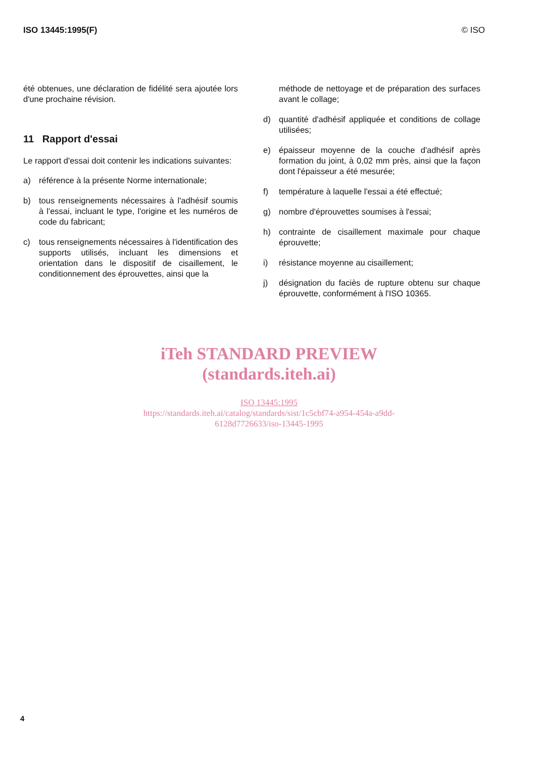ISO 13445:1995(F) © ISO
été obtenues, une déclaration de fidélité sera ajoutée lors d'une prochaine révision.
11 Rapport d'essai
Le rapport d'essai doit contenir les indications suivantes:
a) référence à la présente Norme internationale;
b) tous renseignements nécessaires à l'adhésif soumis à l'essai, incluant le type, l'origine et les numéros de code du fabricant;
c) tous renseignements nécessaires à l'identification des supports utilisés, incluant les dimensions et orientation dans le dispositif de cisaillement, le conditionnement des éprouvettes, ainsi que la
méthode de nettoyage et de préparation des surfaces avant le collage;
d) quantité d'adhésif appliquée et conditions de collage utilisées;
e) épaisseur moyenne de la couche d'adhésif après formation du joint, à 0,02 mm près, ainsi que la façon dont l'épaisseur a été mesurée;
f) température à laquelle l'essai a été effectué;
g) nombre d'éprouvettes soumises à l'essai;
h) contrainte de cisaillement maximale pour chaque éprouvette;
i) résistance moyenne au cisaillement;
j) désignation du faciès de rupture obtenu sur chaque éprouvette, conformément à l'ISO 10365.
iTeh STANDARD PREVIEW
(standards.iteh.ai)
ISO 13445:1995
https://standards.iteh.ai/catalog/standards/sist/1c5cbf74-a954-454a-a9dd-
6128d7726633/iso-13445-1995
4